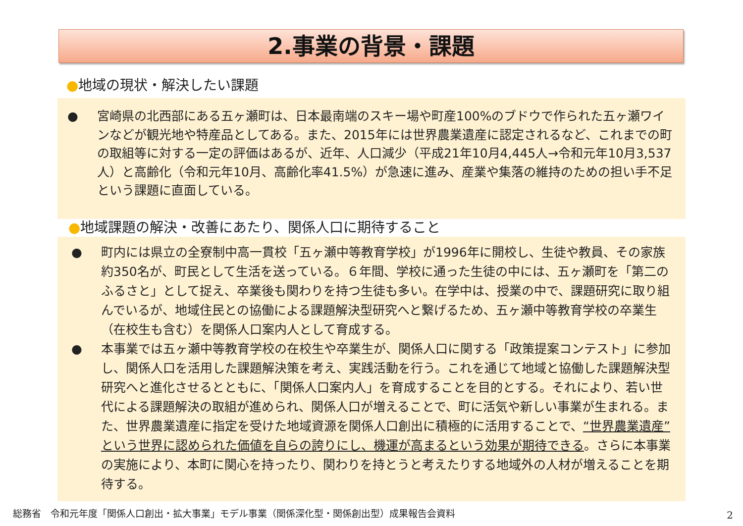2.事業の背景・課題
●地域の現状・解決したい課題
● 宮崎県の北西部にある五ヶ瀬町は、日本最南端のスキー場や町産100%のブドウで作られた五ヶ瀬ワインなどが観光地や特産品としてある。また、2015年には世界農業遺産に認定されるなど、これまでの町の取組等に対する一定の評価はあるが、近年、人口減少（平成21年10月4,445人→令和元年10月3,537人）と高齢化（令和元年10月、高齢化率41.5%）が急速に進み、産業や集落の維持のための担い手不足という課題に直面している。
●地域課題の解決・改善にあたり、関係人口に期待すること
● 町内には県立の全寮制中高一貫校「五ヶ瀬中等教育学校」が1996年に開校し、生徒や教員、その家族約350名が、町民として生活を送っている。６年間、学校に通った生徒の中には、五ヶ瀬町を「第二のふるさと」として捉え、卒業後も関わりを持つ生徒も多い。在学中は、授業の中で、課題研究に取り組んでいるが、地域住民との協働による課題解決型研究へと繋げるため、五ヶ瀬中等教育学校の卒業生（在校生も含む）を関係人口案内人として育成する。
● 本事業では五ヶ瀬中等教育学校の在校生や卒業生が、関係人口に関する「政策提案コンテスト」に参加し、関係人口を活用した課題解決策を考え、実践活動を行う。これを通じて地域と協働した課題解決型研究へと進化させるとともに、「関係人口案内人」を育成することを目的とする。それにより、若い世代による課題解決の取組が進められ、関係人口が増えることで、町に活気や新しい事業が生まれる。また、世界農業遺産に指定を受けた地域資源を関係人口創出に積極的に活用することで、“世界農業遺産”という世界に認められた価値を自らの誇りにし、機運が高まるという効果が期待できる。さらに本事業の実施により、本町に関心を持ったり、関わりを持とうと考えたりする地域外の人材が増えることを期待する。
総務省　令和元年度「関係人口創出・拡大事業」モデル事業（関係深化型・関係創出型）成果報告会資料
2